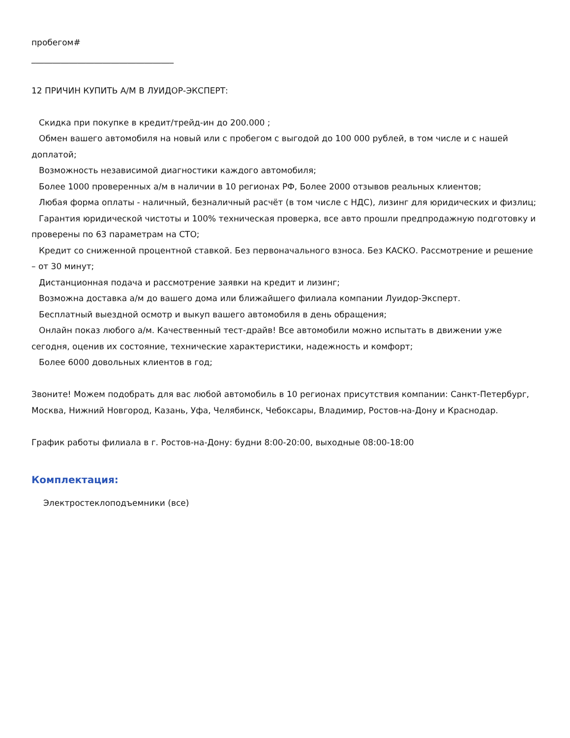пробегом#
__________________________________
12 ПРИЧИН КУПИТЬ А/М В ЛУИДОР-ЭКСПЕРТ:
Скидка при покупке в кредит/трейд-ин до 200.000 ;
Обмен вашего автомобиля на новый или с пробегом с выгодой до 100 000 рублей, в том числе и с нашей доплатой;
Возможность независимой диагностики каждого автомобиля;
Более 1000 проверенных а/м в наличии в 10 регионах РФ, Более 2000 отзывов реальных клиентов;
Любая форма оплаты - наличный, безналичный расчёт (в том числе с НДС), лизинг для юридических и физлиц;
Гарантия юридической чистоты и 100% техническая проверка, все авто прошли предпродажную подготовку и проверены по 63 параметрам на СТО;
Кредит со сниженной процентной ставкой. Без первоначального взноса. Без КАСКО. Рассмотрение и решение – от 30 минут;
Дистанционная подача и рассмотрение заявки на кредит и лизинг;
Возможна доставка а/м до вашего дома или ближайшего филиала компании Луидор-Эксперт.
Бесплатный выездной осмотр и выкуп вашего автомобиля в день обращения;
Онлайн показ любого а/м. Качественный тест-драйв! Все автомобили можно испытать в движении уже сегодня, оценив их состояние, технические характеристики, надежность и комфорт;
Более 6000 довольных клиентов в год;
Звоните! Можем подобрать для вас любой автомобиль в 10 регионах присутствия компании: Санкт-Петербург, Москва, Нижний Новгород, Казань, Уфа, Челябинск, Чебоксары, Владимир, Ростов-на-Дону и Краснодар.
График работы филиала в г. Ростов-на-Дону: будни 8:00-20:00, выходные 08:00-18:00
Комплектация:
Электростеклоподъемники (все)